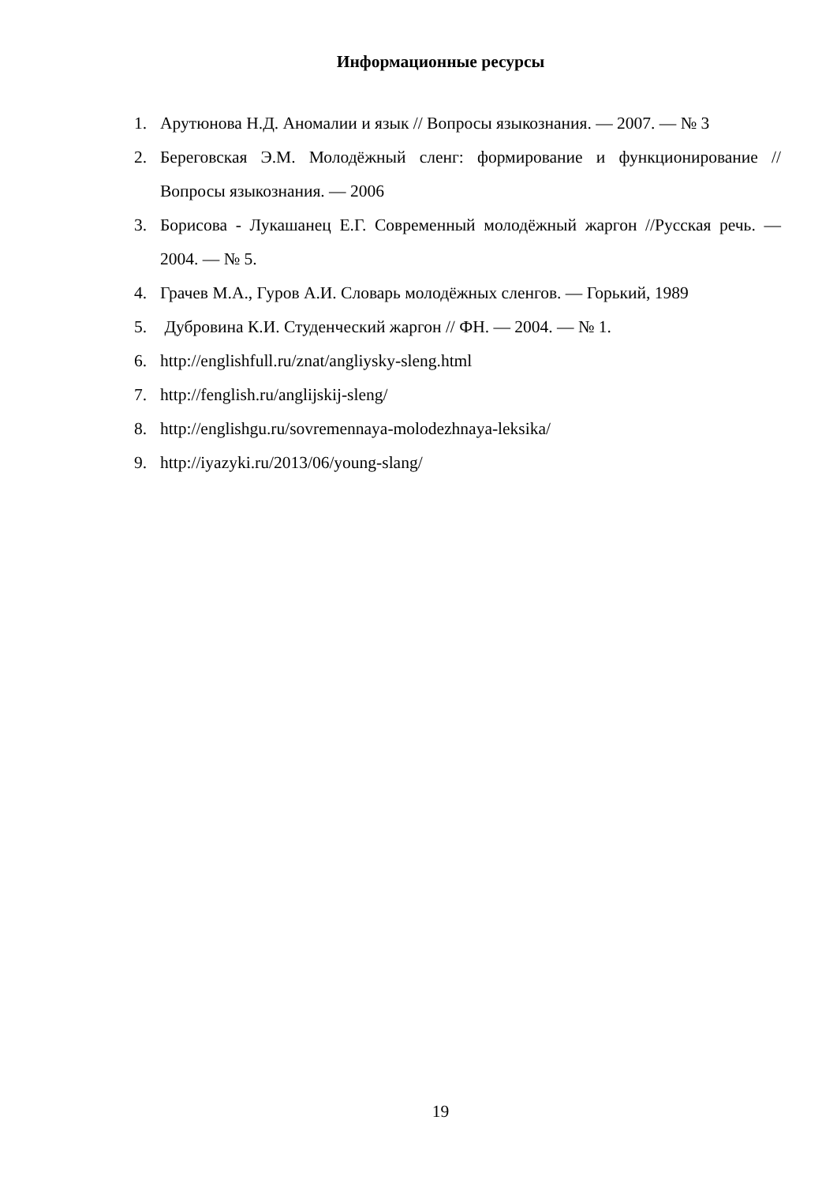Информационные ресурсы
1. Арутюнова Н.Д. Аномалии и язык // Вопросы языкознания. — 2007. — № 3
2. Береговская Э.М. Молодёжный сленг: формирование и функционирование // Вопросы языкознания. — 2006
3. Борисова - Лукашанец Е.Г. Современный молодёжный жаргон //Русская речь. — 2004. — № 5.
4. Грачев М.А., Гуров А.И. Словарь молодёжных сленгов. — Горький, 1989
5. Дубровина К.И. Студенческий жаргон // ФН. — 2004. — № 1.
6. http://englishfull.ru/znat/angliysky-sleng.html
7. http://fenglish.ru/anglijskij-sleng/
8. http://englishgu.ru/sovremennaya-molodezhnaya-leksika/
9. http://iyazyki.ru/2013/06/young-slang/
19